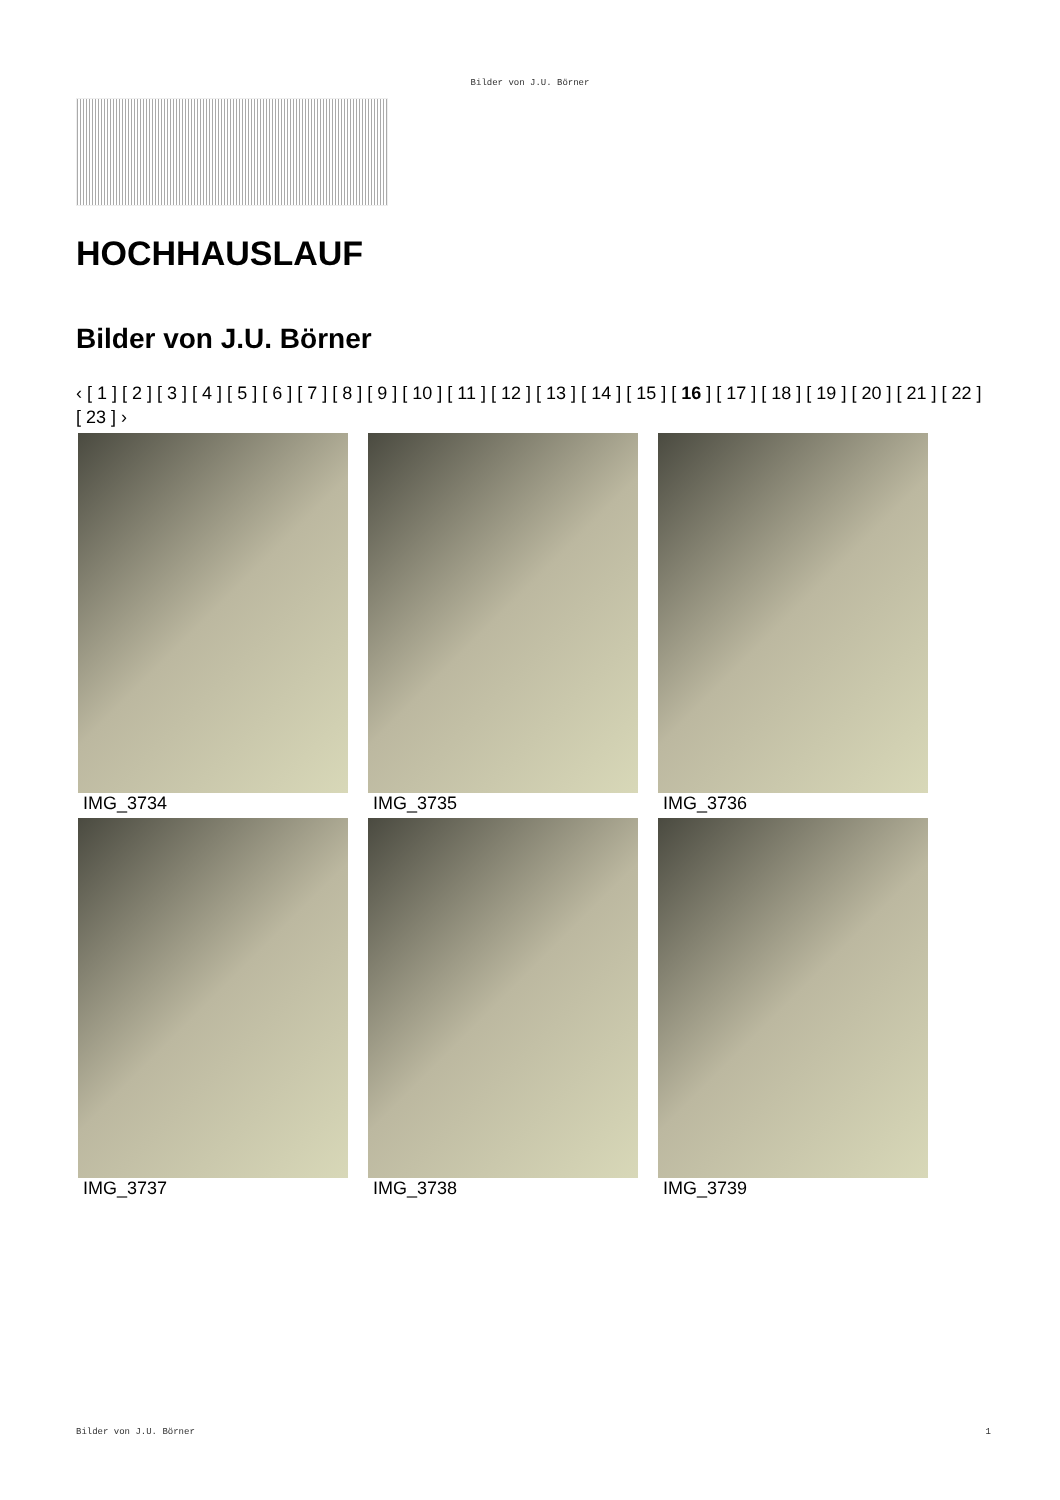Bilder von J.U. Börner
HOCHHAUSLAUF
Bilder von J.U. Börner
‹ [ 1 ] [ 2 ] [ 3 ] [ 4 ] [ 5 ] [ 6 ] [ 7 ] [ 8 ] [ 9 ] [ 10 ] [ 11 ] [ 12 ] [ 13 ] [ 14 ] [ 15 ] [ 16 ] [ 17 ] [ 18 ] [ 19 ] [ 20 ] [ 21 ] [ 22 ] [ 23 ] ›
IMG_3734
IMG_3735
IMG_3736
IMG_3737
IMG_3738
IMG_3739
Bilder von J.U. Börner 1